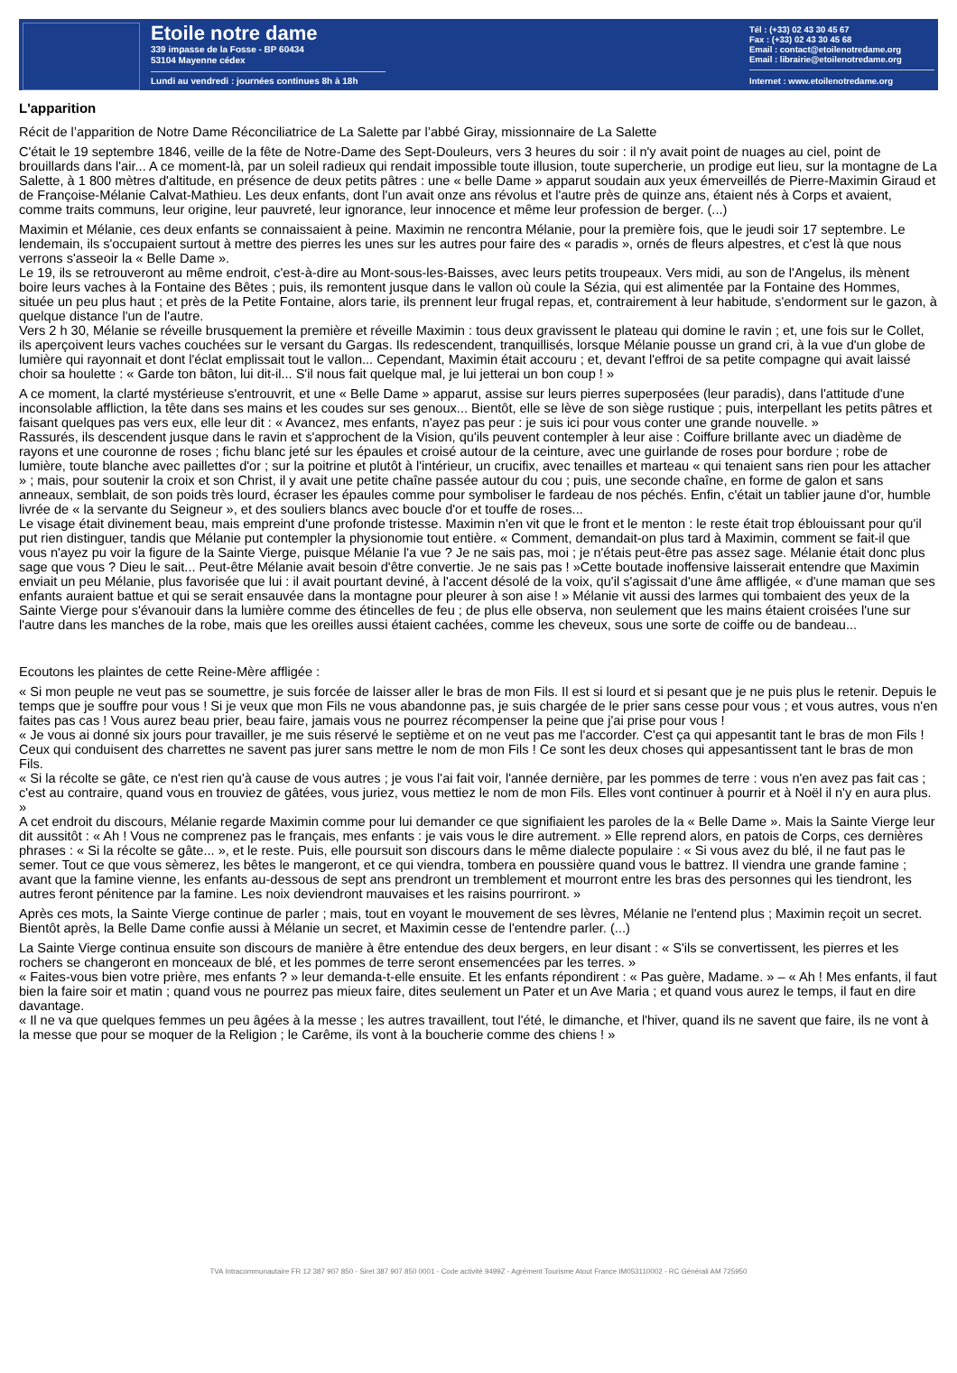Etoile notre dame
339 impasse de la Fosse - BP 60434
53104 Mayenne cédex
Lundi au vendredi : journées continues 8h à 18h
Tél : (+33) 02 43 30 45 67
Fax : (+33) 02 43 30 45 68
Email : contact@etoilenotredame.org
Email : librairie@etoilenotredame.org
Internet : www.etoilenotredame.org
L'apparition
Récit de l’apparition de Notre Dame Réconciliatrice de La Salette par l’abbé Giray, missionnaire de La Salette
C'était le 19 septembre 1846, veille de la fête de Notre-Dame des Sept-Douleurs, vers 3 heures du soir : il n'y avait point de nuages au ciel, point de brouillards dans l'air... A ce moment-là, par un soleil radieux qui rendait impossible toute illusion, toute supercherie, un prodige eut lieu, sur la montagne de La Salette, à 1 800 mètres d'altitude, en présence de deux petits pâtres : une « belle Dame » apparut soudain aux yeux émerveillés de Pierre-Maximin Giraud et de Françoise-Mélanie Calvat-Mathieu. Les deux enfants, dont l'un avait onze ans révolus et l'autre près de quinze ans, étaient nés à Corps et avaient, comme traits communs, leur origine, leur pauvreté, leur ignorance, leur innocence et même leur profession de berger. (...)
Maximin et Mélanie, ces deux enfants se connaissaient à peine. Maximin ne rencontra Mélanie, pour la première fois, que le jeudi soir 17 septembre. Le lendemain, ils s'occupaient surtout à mettre des pierres les unes sur les autres pour faire des « paradis », ornés de fleurs alpestres, et c'est là que nous verrons s'asseoir la « Belle Dame ».
Le 19, ils se retrouveront au même endroit, c'est-à-dire au Mont-sous-les-Baisses, avec leurs petits troupeaux. Vers midi, au son de l'Angelus, ils mènent boire leurs vaches à la Fontaine des Bêtes ; puis, ils remontent jusque dans le vallon où coule la Sézia, qui est alimentée par la Fontaine des Hommes, située un peu plus haut ; et près de la Petite Fontaine, alors tarie, ils prennent leur frugal repas, et, contrairement à leur habitude, s'endorment sur le gazon, à quelque distance l'un de l'autre.
Vers 2 h 30, Mélanie se réveille brusquement la première et réveille Maximin : tous deux gravissent le plateau qui domine le ravin ; et, une fois sur le Collet, ils aperçoivent leurs vaches couchées sur le versant du Gargas. Ils redescendent, tranquillisés, lorsque Mélanie pousse un grand cri, à la vue d'un globe de lumière qui rayonnait et dont l'éclat emplissait tout le vallon... Cependant, Maximin était accouru ; et, devant l'effroi de sa petite compagne qui avait laissé choir sa houlette : « Garde ton bâton, lui dit-il... S'il nous fait quelque mal, je lui jetterai un bon coup ! »
A ce moment, la clarté mystérieuse s'entrouvrit, et une « Belle Dame » apparut, assise sur leurs pierres superposées (leur paradis), dans l'attitude d'une inconsolable affliction, la tête dans ses mains et les coudes sur ses genoux... Bientôt, elle se lève de son siège rustique ; puis, interpellant les petits pâtres et faisant quelques pas vers eux, elle leur dit : « Avancez, mes enfants, n'ayez pas peur : je suis ici pour vous conter une grande nouvelle. »
Rassurés, ils descendent jusque dans le ravin et s'approchent de la Vision, qu'ils peuvent contempler à leur aise : Coiffure brillante avec un diadème de rayons et une couronne de roses ; fichu blanc jeté sur les épaules et croisé autour de la ceinture, avec une guirlande de roses pour bordure ; robe de lumière, toute blanche avec paillettes d'or ; sur la poitrine et plutôt à l'intérieur, un crucifix, avec tenailles et marteau « qui tenaient sans rien pour les attacher » ; mais, pour soutenir la croix et son Christ, il y avait une petite chaîne passée autour du cou ; puis, une seconde chaîne, en forme de galon et sans anneaux, semblait, de son poids très lourd, écraser les épaules comme pour symboliser le fardeau de nos péchés. Enfin, c'était un tablier jaune d'or, humble livrée de « la servante du Seigneur », et des souliers blancs avec boucle d'or et touffe de roses...
Le visage était divinement beau, mais empreint d'une profonde tristesse. Maximin n'en vit que le front et le menton : le reste était trop éblouissant pour qu'il put rien distinguer, tandis que Mélanie put contempler la physionomie tout entière. « Comment, demandait-on plus tard à Maximin, comment se fait-il que vous n'ayez pu voir la figure de la Sainte Vierge, puisque Mélanie l'a vue ? Je ne sais pas, moi ; je n'étais peut-être pas assez sage. Mélanie était donc plus sage que vous ? Dieu le sait... Peut-être Mélanie avait besoin d'être convertie. Je ne sais pas ! »Cette boutade inoffensive laisserait entendre que Maximin enviait un peu Mélanie, plus favorisée que lui : il avait pourtant deviné, à l'accent désolé de la voix, qu'il s'agissait d'une âme affligée, « d'une maman que ses enfants auraient battue et qui se serait ensauvée dans la montagne pour pleurer à son aise ! » Mélanie vit aussi des larmes qui tombaient des yeux de la Sainte Vierge pour s'évanouir dans la lumière comme des étincelles de feu ; de plus elle observa, non seulement que les mains étaient croisées l'une sur l'autre dans les manches de la robe, mais que les oreilles aussi étaient cachées, comme les cheveux, sous une sorte de coiffe ou de bandeau...
Ecoutons les plaintes de cette Reine-Mère affligée :
« Si mon peuple ne veut pas se soumettre, je suis forcée de laisser aller le bras de mon Fils. Il est si lourd et si pesant que je ne puis plus le retenir. Depuis le temps que je souffre pour vous ! Si je veux que mon Fils ne vous abandonne pas, je suis chargée de le prier sans cesse pour vous ; et vous autres, vous n'en faites pas cas ! Vous aurez beau prier, beau faire, jamais vous ne pourrez récompenser la peine que j'ai prise pour vous !
« Je vous ai donné six jours pour travailler, je me suis réservé le septième et on ne veut pas me l'accorder. C'est ça qui appesantit tant le bras de mon Fils ! Ceux qui conduisent des charrettes ne savent pas jurer sans mettre le nom de mon Fils ! Ce sont les deux choses qui appesantissent tant le bras de mon Fils.
« Si la récolte se gâte, ce n'est rien qu'à cause de vous autres ; je vous l'ai fait voir, l'année dernière, par les pommes de terre : vous n'en avez pas fait cas ; c'est au contraire, quand vous en trouviez de gâtées, vous juriez, vous mettiez le nom de mon Fils. Elles vont continuer à pourrir et à Noël il n'y en aura plus. »
A cet endroit du discours, Mélanie regarde Maximin comme pour lui demander ce que signifiaient les paroles de la « Belle Dame ». Mais la Sainte Vierge leur dit aussitôt : « Ah ! Vous ne comprenez pas le français, mes enfants : je vais vous le dire autrement. » Elle reprend alors, en patois de Corps, ces dernières phrases : « Si la récolte se gâte... », et le reste. Puis, elle poursuit son discours dans le même dialecte populaire : « Si vous avez du blé, il ne faut pas le semer. Tout ce que vous sèmerez, les bêtes le mangeront, et ce qui viendra, tombera en poussière quand vous le battrez. Il viendra une grande famine ; avant que la famine vienne, les enfants au-dessous de sept ans prendront un tremblement et mourront entre les bras des personnes qui les tiendront, les autres feront pénitence par la famine. Les noix deviendront mauvaises et les raisins pourriront. »
Après ces mots, la Sainte Vierge continue de parler ; mais, tout en voyant le mouvement de ses lèvres, Mélanie ne l'entend plus ; Maximin reçoit un secret. Bientôt après, la Belle Dame confie aussi à Mélanie un secret, et Maximin cesse de l'entendre parler. (...)
La Sainte Vierge continua ensuite son discours de manière à être entendue des deux bergers, en leur disant : « S'ils se convertissent, les pierres et les rochers se changeront en monceaux de blé, et les pommes de terre seront ensemencées par les terres. »
« Faites-vous bien votre prière, mes enfants ? » leur demanda-t-elle ensuite. Et les enfants répondirent : « Pas guère, Madame. » – « Ah ! Mes enfants, il faut bien la faire soir et matin ; quand vous ne pourrez pas mieux faire, dites seulement un Pater et un Ave Maria ; et quand vous aurez le temps, il faut en dire davantage.
« Il ne va que quelques femmes un peu âgées à la messe ; les autres travaillent, tout l'été, le dimanche, et l'hiver, quand ils ne savent que faire, ils ne vont à la messe que pour se moquer de la Religion ; le Carême, ils vont à la boucherie comme des chiens ! »
TVA Intracommunautaire FR 12 387 907 850 - Siret 387 907 850 0001 - Code activité 9499Z - Agrément Tourisme Atout France IM053110002 - RC Générali AM 725950